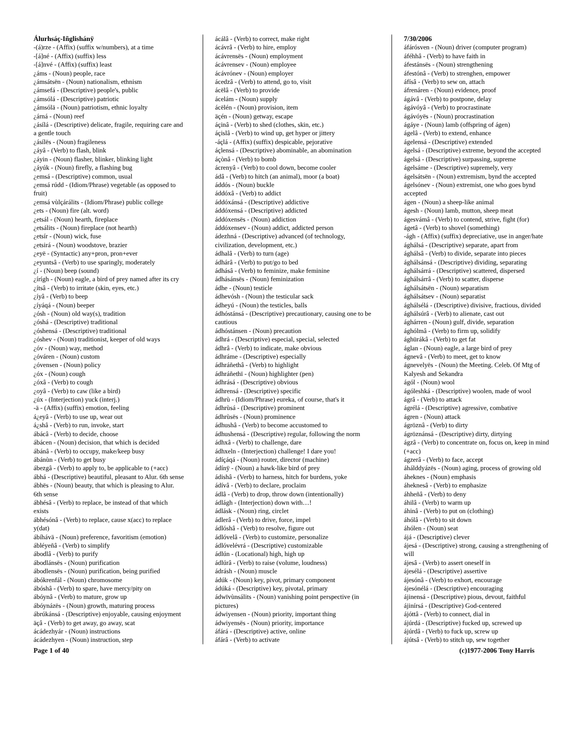Álurhsáç-Iñglishánÿ
-(á)rze - (Affix) (suffix w/numbers), at a time
-[á]né - (Affix) (suffix) less
-[á]nvé - (Affix) (suffix) least
¿áms - (Noun) people, race
¿ámsátsën - (Noun) nationalism, ethnism
¿ámsefá - (Descriptive) people's, public
¿ámsólá - (Descriptive) patriotic
¿ámsólä - (Noun) patriotism, ethnic loyalty
¿árná - (Noun) reef
¿ásílá - (Descriptive) delicate, fragile, requiring care and a gentle touch
¿ásílës - (Noun) fragileness
¿áyâ - (Verb) to flash, blink
¿áyin - (Noun) flasher, blinker, blinking light
¿áyúk - (Noun) firefly, a flashing bug
¿emsá - (Descriptive) common, usual
¿emsá rúdd - (Idiom/Phrase) vegetable (as opposed to fruit)
¿emsá vùlçárálits - (Idiom/Phrase) public college
¿ets - (Noun) fire (alt. word)
¿etsál - (Noun) hearth, fireplace
¿etsálits - (Noun) fireplace (not hearth)
¿etsír - (Noun) wick, fuse
¿etsirá - (Noun) woodstove, brazier
¿eyë - (Syntactic) any+pron, pron+ever
¿eyuntsâ - (Verb) to use sparingly, moderately
¿í - (Noun) beep (sound)
¿írígh - (Noun) eagle, a bird of prey named after its cry
¿ítsâ - (Verb) to irritate (skin, eyes, etc.)
¿íyâ - (Verb) to beep
¿íyáqá - (Noun) beeper
¿ósh - (Noun) old way(s), tradition
¿óshá - (Descriptive) traditional
¿óshensá - (Descriptive) traditional
¿óshev - (Noun) traditionist, keeper of old ways
¿óv - (Noun) way, method
¿óváren - (Noun) custom
¿óvensen - (Noun) policy
¿óx - (Noun) cough
¿óxâ - (Verb) to cough
¿oyâ - (Verb) to caw (like a bird)
¿úx - (Interjection) yuck (interj.)
-ä - (Affix) (suffix) emotion, feeling
á¿eyâ - (Verb) to use up, wear out
á¿shâ - (Verb) to run, invoke, start
ábácâ - (Verb) to decide, choose
ábácen - (Noun) decision, that which is decided
ábánâ - (Verb) to occupy, make/keep busy
ábánùn - (Verb) to get busy
ábezgâ - (Verb) to apply to, be applicable to (+acc)
ábhá - (Descriptive) beautiful, pleasant to Alur. 6th sense
ábhës - (Noun) beauty, that which is pleasing to Alur. 6th sense
ábhésâ - (Verb) to replace, be instead of that which exists
ábhésónâ - (Verb) to replace, cause x(acc) to replace y(dat)
ábíhávä - (Noun) preference, favoritism (emotion)
ábléyeñâ - (Verb) to simplify
ábodlâ - (Verb) to purify
ábodlánsës - (Noun) purification
ábodlensës - (Noun) purification, being purified
ábókrenfál - (Noun) chromosome
ábóshâ - (Verb) to spare, have mercy/pity on
ábóynâ - (Verb) to mature, grow up
ábóynázës - (Noun) growth, maturing process
ábrúkánsá - (Descriptive) enjoyable, causing enjoyment
äçâ - (Verb) to get away, go away, scat
ácádezhyár - (Noun) instructions
ácádezhyen - (Noun) instruction, step
ácálâ - (Verb) to correct, make right
ácávrâ - (Verb) to hire, employ
ácávrensës - (Noun) employment
ácávrensev - (Noun) employee
ácávrónev - (Noun) employer
ácedzâ - (Verb) to attend, go to, visit
ácëlâ - (Verb) to provide
ácelám - (Noun) supply
ácëlén - (Noun) provision, item
äçén - (Noun) getway, escape
áçinâ - (Verb) to shed (clothes, skin, etc.)
áçislâ - (Verb) to wind up, get hyper or jittery
-áçlá - (Affix) (suffix) despicable, pejorative
áçlensá - (Descriptive) abominable, an abomination
áçònâ - (Verb) to bomb
ácrenyâ - (Verb) to cool down, become cooler
ádâ - (Verb) to hitch (an animal), moor (a boat)
áddós - (Noun) buckle
áddóxâ - (Verb) to addict
áddóxánsá - (Descriptive) addictive
áddóxensá - (Descriptive) addicted
áddóxensës - (Noun) addiction
áddóxensev - (Noun) addict, addicted person
ádezhná - (Descriptive) advanced (of technology, civilization, development, etc.)
ádhalâ - (Verb) to turn (age)
ádhárâ - (Verb) to put/go to bed
ádhásâ - (Verb) to feminize, make feminine
ádhásánsës - (Noun) feminization
ádhe - (Noun) testicle
ádhevósh - (Noun) the testicular sack
ádheyú - (Noun) the testicles, balls
ádhóstánsá - (Descriptive) precautionary, causing one to be cautious
ádhóstánsen - (Noun) precaution
ádhrá - (Descriptive) especial, special, selected
ádhrâ - (Verb) to indicate, make obvious
ádhráme - (Descriptive) especially
ádhráñethâ - (Verb) to highlight
ádhráñethï - (Noun) highlighter (pen)
ádhrásá - (Descriptive) obvious
ádhrensá - (Descriptive) specific
ádhrù - (Idiom/Phrase) eureka, of course, that's it
ádhrùsá - (Descriptive) prominent
ádhrùsës - (Noun) prominence
ádhushâ - (Verb) to become accustomed to
ádhushensá - (Descriptive) regular, following the norm
ádhxâ - (Verb) to challenge, dare
ádhxeln - (Interjection) challenge! I dare you!
ádíçáqá - (Noun) router, director (machine)
ádínÿ - (Noun) a hawk-like bird of prey
ádishâ - (Verb) to harness, hitch for burdens, yoke
ádívâ - (Verb) to declare, proclaim
ádlâ - (Verb) to drop, throw down (intentionally)
ádlágh - (Interjection) down with…!
ádlásk - (Noun) ring, circlet
ádlerâ - (Verb) to drive, force, impel
ádlóshâ - (Verb) to resolve, figure out
ádlóvelâ - (Verb) to customize, personalize
ádlóvelévrá - (Descriptive) customizable
ádlún - (Locational) high, high up
ádlúrâ - (Verb) to raise (volume, loudness)
ádrásh - (Noun) muscle
ádúk - (Noun) key, pivot, primary component
ádúká - (Descriptive) key, pivotal, primary
ádwïvùnsálits - (Noun) vanishing point perspective (in pictures)
ádwiyensen - (Noun) priority, important thing
ádwiyensës - (Noun) priority, importance
áfárá - (Descriptive) active, online
áfárâ - (Verb) to activate
7/30/2006
áfárósven - (Noun) driver (computer program)
áféhhâ - (Verb) to have faith in
áfestánsës - (Noun) strengthening
áfestónâ - (Verb) to strenghen, empower
áfísâ - (Verb) to sew on, attach
áfrenáren - (Noun) evidence, proof
ágávâ - (Verb) to postpone, delay
ágávóyâ - (Verb) to procrastinate
ágávóyës - (Noun) procrastination
ágáye - (Noun) lamb (offspring of ágen)
ágelâ - (Verb) to extend, enhance
ágelensá - (Descriptive) extended
ágelsá - (Descriptive) extreme, beyond the accepted
ágelsá - (Descriptive) surpassing, supreme
ágelsáme - (Descriptive) supremely, very
ágelsátsën - (Noun) extremism, bynd the accepted
ágelsónev - (Noun) extremist, one who goes bynd accepted
ágen - (Noun) a sheep-like animal
ágesh - (Noun) lamb, mutton, sheep meat
ágesvámâ - (Verb) to contend, strive, fight (for)
ágetâ - (Verb) to shovel (something)
-ágh - (Affix) (suffix) depreciative, use in anger/hate
ághálsá - (Descriptive) separate, apart from
ághálsâ - (Verb) to divide, separate into pieces
ághálsánsá - (Descriptive) dividing, separating
ághálsárrá - (Descriptive) scattered, dispersed
ághálsárrâ - (Verb) to scatter, disperse
ághálsátsën - (Noun) separatism
ághálsátsev - (Noun) separatist
ághálsélá - (Descriptive) divisive, fractious, divided
ághálsúrâ - (Verb) to alienate, cast out
ághárren - (Noun) gulf, divide, separation
ághólmâ - (Verb) to firm up, solidify
ághürákâ - (Verb) to get fat
áglan - (Noun) eagle, a large bird of prey
ágnevâ - (Verb) to meet, get to know
ágnevelyës - (Noun) the Meeting. Celeb. Of Mtg of Kalyesh and Sekandra
ágól - (Noun) wool
ágóleshká - (Descriptive) woolen, made of wool
ágrâ - (Verb) to attack
ágrélá - (Descriptive) agressive, combative
ágren - (Noun) attack
ágröznâ - (Verb) to dirty
ágröznánsá - (Descriptive) dirty, dirtying
ágzâ - (Verb) to concentrate on, focus on, keep in mind (+acc)
ágzerâ - (Verb) to face, accept
áhálddyázës - (Noun) aging, process of growing old
áheknes - (Noun) emphasis
áheknesâ - (Verb) to emphasize
áhheñâ - (Verb) to deny
áhilâ - (Verb) to warm up
áhinâ - (Verb) to put on (clothing)
áhólâ - (Verb) to sit down
áhólen - (Noun) seat
ájá - (Descriptive) clever
ájesá - (Descriptive) strong, causing a strengthening of will
ájesâ - (Verb) to assert oneself in
ájesélá - (Descriptive) assertive
ájesónâ - (Verb) to exhort, encourage
ájesónélá - (Descriptive) encouraging
ájinensá - (Descriptive) pious, devout, faithful
ájinírsá - (Descriptive) God-centered
ájóttâ - (Verb) to connect, dial in
ájúrdá - (Descriptive) fucked up, screwed up
ájúrdâ - (Verb) to fuck up, screw up
ájútsâ - (Verb) to stitch up, sew together
Page 1 of 40 (c)1977-2006 Tony Harris